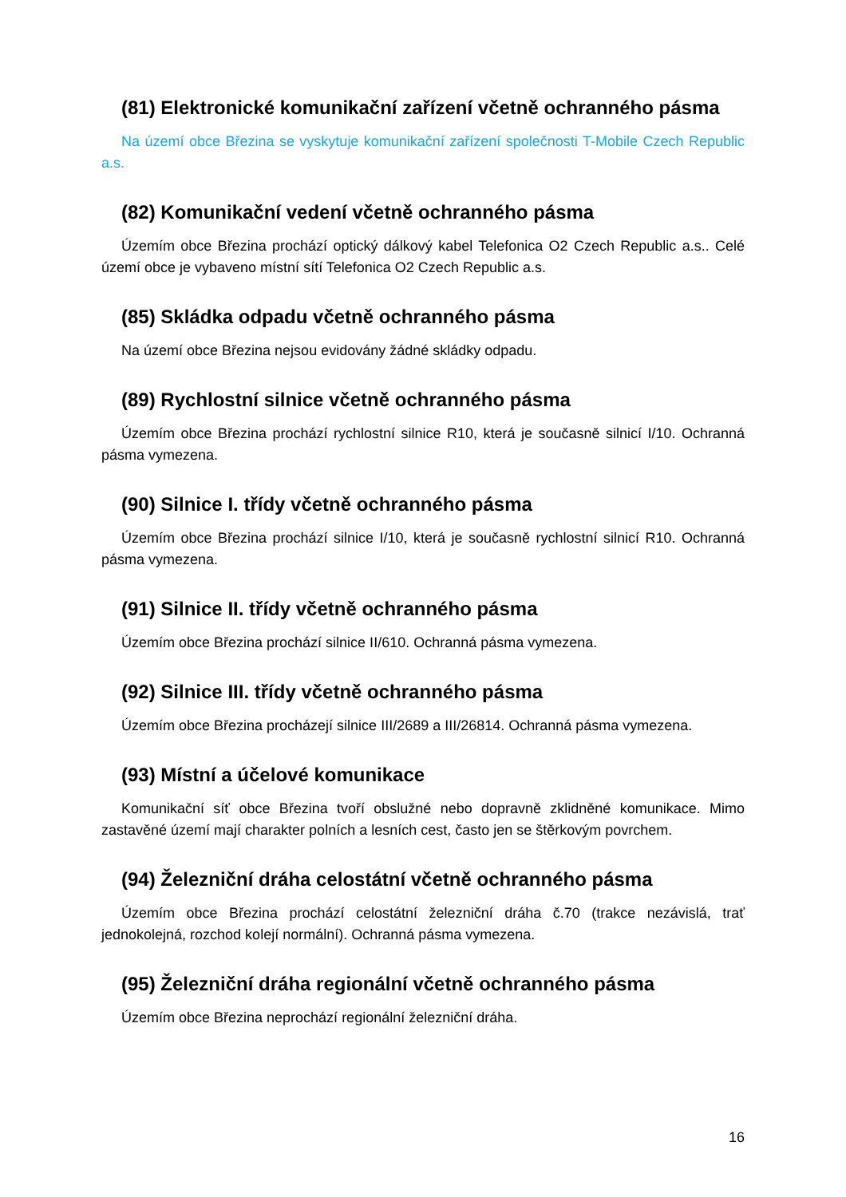(81) Elektronické komunikační zařízení včetně ochranného pásma
Na území obce Březina se vyskytuje komunikační zařízení společnosti T-Mobile Czech Republic a.s.
(82) Komunikační vedení včetně ochranného pásma
Územím obce Březina prochází optický dálkový kabel Telefonica O2 Czech Republic a.s.. Celé území obce je vybaveno místní sítí Telefonica O2 Czech Republic a.s.
(85) Skládka odpadu včetně ochranného pásma
Na území obce Březina nejsou evidovány žádné skládky odpadu.
(89) Rychlostní silnice včetně ochranného pásma
Územím obce Březina prochází rychlostní silnice R10, která je současně silnicí I/10. Ochranná pásma vymezena.
(90) Silnice I. třídy včetně ochranného pásma
Územím obce Březina prochází silnice I/10, která je současně rychlostní silnicí R10. Ochranná pásma vymezena.
(91) Silnice II. třídy včetně ochranného pásma
Územím obce Březina prochází silnice II/610. Ochranná pásma vymezena.
(92) Silnice III. třídy včetně ochranného pásma
Územím obce Březina procházejí silnice III/2689 a III/26814. Ochranná pásma vymezena.
(93) Místní a účelové komunikace
Komunikační síť obce Březina tvoří obslužné nebo dopravně zklidněné komunikace. Mimo zastavěné území mají charakter polních a lesních cest, často jen se štěrkovým povrchem.
(94) Železniční dráha celostátní včetně ochranného pásma
Územím obce Březina prochází celostátní železniční dráha č.70 (trakce nezávislá, trať jednokolejná, rozchod kolejí normální). Ochranná pásma vymezena.
(95) Železniční dráha regionální včetně ochranného pásma
Územím obce Březina neprochází regionální železniční dráha.
16